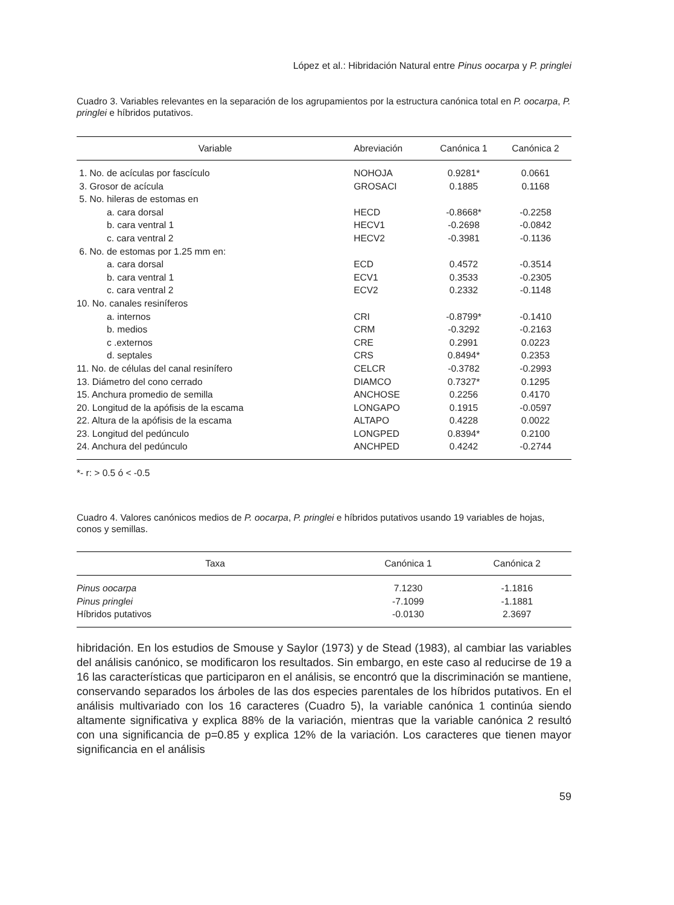López et al.: Hibridación Natural entre Pinus oocarpa y P. pringlei
Cuadro 3. Variables relevantes en la separación de los agrupamientos por la estructura canónica total en P. oocarpa, P. pringlei e híbridos putativos.
| Variable | Abreviación | Canónica 1 | Canónica 2 |
| --- | --- | --- | --- |
| 1. No. de acículas por fascículo | NOHOJA | 0.9281* | 0.0661 |
| 3. Grosor de acícula | GROSACI | 0.1885 | 0.1168 |
| 5. No. hileras de estomas en | | | |
| a. cara dorsal | HECD | -0.8668* | -0.2258 |
| b. cara ventral 1 | HECV1 | -0.2698 | -0.0842 |
| c. cara ventral 2 | HECV2 | -0.3981 | -0.1136 |
| 6. No. de estomas por 1.25 mm en: | | | |
| a. cara dorsal | ECD | 0.4572 | -0.3514 |
| b. cara ventral 1 | ECV1 | 0.3533 | -0.2305 |
| c. cara ventral 2 | ECV2 | 0.2332 | -0.1148 |
| 10. No. canales resiníferos | | | |
| a. internos | CRI | -0.8799* | -0.1410 |
| b. medios | CRM | -0.3292 | -0.2163 |
| c .externos | CRE | 0.2991 | 0.0223 |
| d. septales | CRS | 0.8494* | 0.2353 |
| 11. No. de células del canal resinífero | CELCR | -0.3782 | -0.2993 |
| 13. Diámetro del cono cerrado | DIAMCO | 0.7327* | 0.1295 |
| 15. Anchura promedio de semilla | ANCHOSE | 0.2256 | 0.4170 |
| 20. Longitud de la apófisis de la escama | LONGAPO | 0.1915 | -0.0597 |
| 22. Altura de la apófisis de la escama | ALTAPO | 0.4228 | 0.0022 |
| 23. Longitud del pedúnculo | LONGPED | 0.8394* | 0.2100 |
| 24. Anchura del pedúnculo | ANCHPED | 0.4242 | -0.2744 |
*- r: > 0.5 ó < -0.5
Cuadro 4. Valores canónicos medios de P. oocarpa, P. pringlei e híbridos putativos usando 19 variables de hojas, conos y semillas.
| Taxa | Canónica 1 | Canónica 2 |
| --- | --- | --- |
| Pinus oocarpa | 7.1230 | -1.1816 |
| Pinus pringlei | -7.1099 | -1.1881 |
| Híbridos putativos | -0.0130 | 2.3697 |
hibridación. En los estudios de Smouse y Saylor (1973) y de Stead (1983), al cambiar las variables del análisis canónico, se modificaron los resultados. Sin embargo, en este caso al reducirse de 19 a 16 las características que participaron en el análisis, se encontró que la discriminación se mantiene, conservando separados los árboles de las dos especies parentales de los híbridos putativos. En el análisis multivariado con los 16 caracteres (Cuadro 5), la variable canónica 1 continúa siendo altamente significativa y explica 88% de la variación, mientras que la variable canónica 2 resultó con una significancia de p=0.85 y explica 12% de la variación. Los caracteres que tienen mayor significancia en el análisis
59